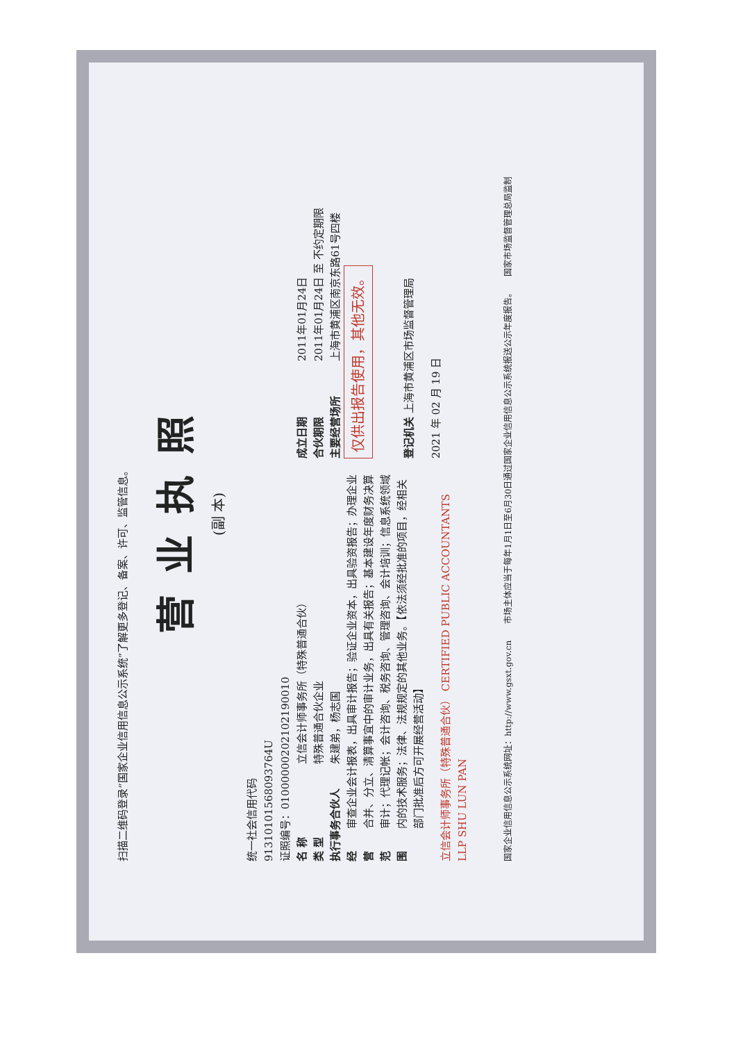扫描二维码登录“国家企业信用信息公示系统”了解更多登记、备案、许可、监管信息。
营业执照
(副 本)
统一社会信用代码
91310101568093764U
证照编号：01000000202102190010
名 称
立信会计师事务所（特殊普通合伙）
类 型
特殊普通合伙企业
执行事务合伙人
朱建弟，杨志国
经营范围
审查企业会计报表，出具审计报告；验证企业资本，出具验资报告；办理企业合并、分立、清算事宜中的审计业务，出具有关报告；基本建设年度财务决算审计；代理记帐；会计咨询、税务咨询、管理咨询、会计培训；信息系统领域内的技术服务；法律、法规规定的其他业务。【依法须经批准的项目，经相关部门批准后方可开展经营活动】
立信会计师事务所（特殊普通合伙） CERTIFIED PUBLIC ACCOUNTANTS LLP SHU LUN PAN
成立日期
2011年01月24日
合伙期限
2011年01月24日 至 不约定期限
主要经营场所
上海市黄浦区南京东路61号四楼
仅供出报告使用，其他无效。
登记机关 上海市黄浦区市场监督管理局
2021 年 02 月 19 日
国家企业信用信息公示系统网址：http://www.gsxt.gov.cn　　市场主体应当于每年1月1日至6月30日通过国家企业信用信息公示系统报送公示年度报告。　　国家市场监督管理总局监制